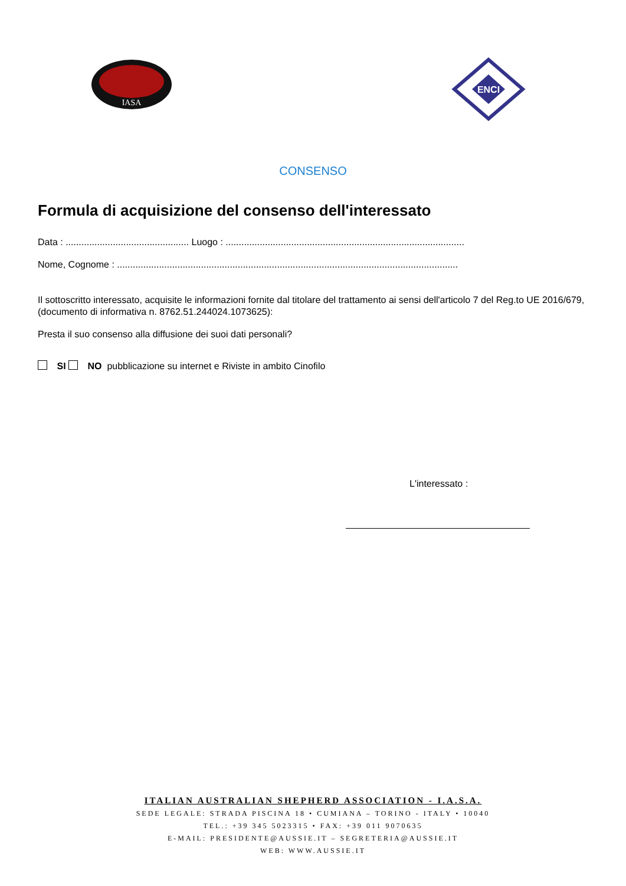IASA
ENCI
CONSENSO
Formula di acquisizione del consenso dell'interessato
Data : ............................................... Luogo : ...........................................................................................
Nome, Cognome : ..................................................................................................................................
Il sottoscritto interessato, acquisite le informazioni fornite dal titolare del trattamento ai sensi dell'articolo 7 del Reg.to UE 2016/679, (documento di informativa n. 8762.51.244024.1073625):
Presta il suo consenso alla diffusione dei suoi dati personali?
SI NO pubblicazione su internet e Riviste in ambito Cinofilo
L'interessato :
ITALIAN AUSTRALIAN SHEPHERD ASSOCIATION - I.A.S.A.
SEDE LEGALE: STRADA PISCINA 18 • CUMIANA – TORINO - ITALY • 10040
TEL.: +39 345 5023315 • FAX: +39 011 9070635
E-MAIL: PRESIDENTE@AUSSIE.IT – SEGRETERIA@AUSSIE.IT
WEB: WWW.AUSSIE.IT